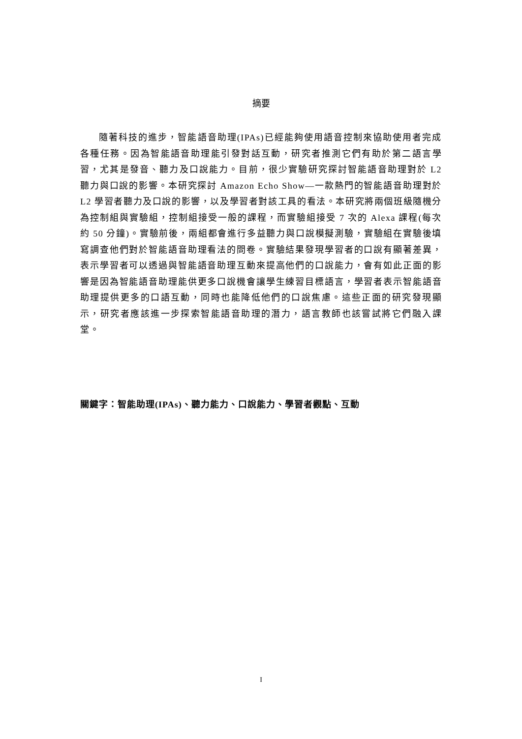摘要
隨著科技的進步，智能語音助理(IPAs)已經能夠使用語音控制來協助使用者完成各種任務。因為智能語音助理能引發對話互動，研究者推測它們有助於第二語言學習，尤其是發音、聽力及口說能力。目前，很少實驗研究探討智能語音助理對於 L2 聽力與口說的影響。本研究探討 Amazon Echo Show—一款熱門的智能語音助理對於 L2 學習者聽力及口說的影響，以及學習者對該工具的看法。本研究將兩個班級隨機分為控制組與實驗組，控制組接受一般的課程，而實驗組接受 7 次的 Alexa 課程(每次約 50 分鐘)。實驗前後，兩組都會進行多益聽力與口說模擬測驗，實驗組在實驗後填寫調查他們對於智能語音助理看法的問卷。實驗結果發現學習者的口說有顯著差異，表示學習者可以透過與智能語音助理互動來提高他們的口說能力，會有如此正面的影響是因為智能語音助理能供更多口說機會讓學生練習目標語言，學習者表示智能語音助理提供更多的口語互動，同時也能降低他們的口說焦慮。這些正面的研究發現顯示，研究者應該進一步探索智能語音助理的潛力，語言教師也該嘗試將它們融入課堂。
關鍵字：智能助理(IPAs)、聽力能力、口說能力、學習者觀點、互動
I